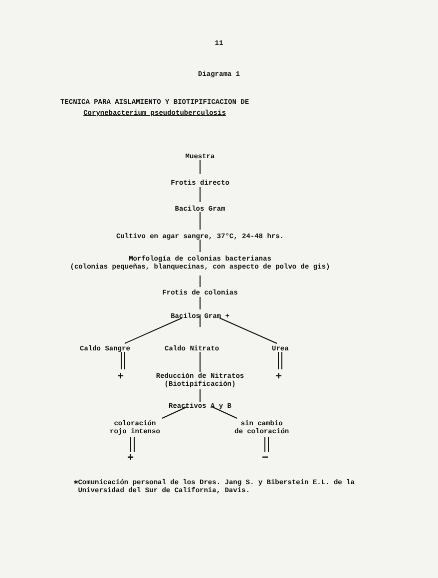11
Diagrama 1
TECNICA PARA AISLAMIENTO Y BIOTIPIFICACION DE
Corynebacterium pseudotuberculosis
Muestra
Frotis directo
Bacilos Gram
Cultivo en agar sangre, 37°C, 24-48 hrs.
Morfología de colonias bacterianas
(colonias pequeñas, blanquecinas, con aspecto de polvo de gis)
Frotis de colonias
Bacilos Gram +
Caldo Sangre Caldo Nitrato Urea
+ +
Reducción de Nitratos
(Biotipificación)
Reactivos A y B
coloración
rojo intenso
sin cambio
de coloración
+ −
✱Comunicación personal de los Dres. Jang S. y Biberstein E.L. de la
Universidad del Sur de California, Davis.